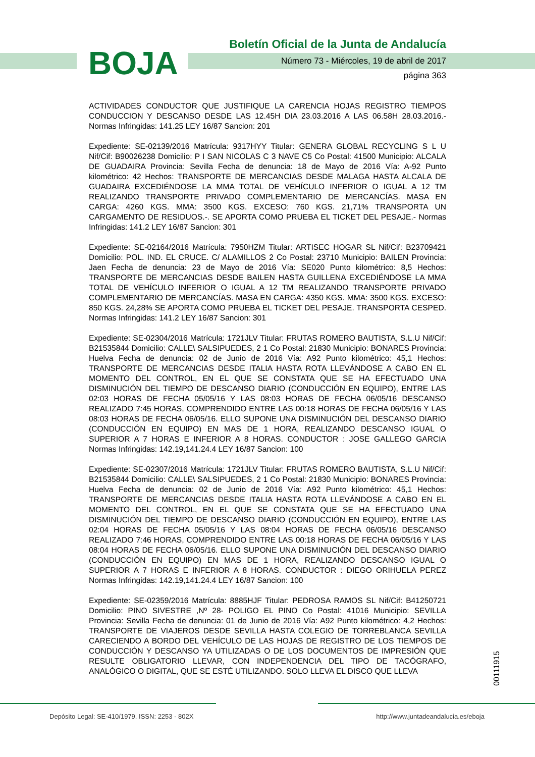BOJA
Boletín Oficial de la Junta de Andalucía
Número 73 - Miércoles, 19 de abril de 2017
página 363
ACTIVIDADES CONDUCTOR QUE JUSTIFIQUE LA CARENCIA HOJAS REGISTRO TIEMPOS CONDUCCION Y DESCANSO DESDE LAS 12.45H DIA 23.03.2016 A LAS 06.58H 28.03.2016.- Normas Infringidas: 141.25 LEY 16/87 Sancion: 201
Expediente: SE-02139/2016 Matrícula: 9317HYY Titular: GENERA GLOBAL RECYCLING S L U Nif/Cif: B90026238 Domicilio: P I SAN NICOLAS C 3 NAVE C5 Co Postal: 41500 Municipio: ALCALA DE GUADAIRA Provincia: Sevilla Fecha de denuncia: 18 de Mayo de 2016 Vía: A-92 Punto kilométrico: 42 Hechos: TRANSPORTE DE MERCANCIAS DESDE MALAGA HASTA ALCALA DE GUADAIRA EXCEDIÉNDOSE LA MMA TOTAL DE VEHÍCULO INFERIOR O IGUAL A 12 TM REALIZANDO TRANSPORTE PRIVADO COMPLEMENTARIO DE MERCANCÍAS. MASA EN CARGA: 4260 KGS. MMA: 3500 KGS. EXCESO: 760 KGS. 21,71% TRANSPORTA UN CARGAMENTO DE RESIDUOS.-. SE APORTA COMO PRUEBA EL TICKET DEL PESAJE.- Normas Infringidas: 141.2 LEY 16/87 Sancion: 301
Expediente: SE-02164/2016 Matrícula: 7950HZM Titular: ARTISEC HOGAR SL Nif/Cif: B23709421 Domicilio: POL. IND. EL CRUCE. C/ ALAMILLOS 2 Co Postal: 23710 Municipio: BAILEN Provincia: Jaen Fecha de denuncia: 23 de Mayo de 2016 Vía: SE020 Punto kilométrico: 8,5 Hechos: TRANSPORTE DE MERCANCIAS DESDE BAILEN HASTA GUILLENA EXCEDIÉNDOSE LA MMA TOTAL DE VEHÍCULO INFERIOR O IGUAL A 12 TM REALIZANDO TRANSPORTE PRIVADO COMPLEMENTARIO DE MERCANCÍAS. MASA EN CARGA: 4350 KGS. MMA: 3500 KGS. EXCESO: 850 KGS. 24,28% SE APORTA COMO PRUEBA EL TICKET DEL PESAJE. TRANSPORTA CESPED. Normas Infringidas: 141.2 LEY 16/87 Sancion: 301
Expediente: SE-02304/2016 Matrícula: 1721JLV Titular: FRUTAS ROMERO BAUTISTA, S.L.U Nif/Cif: B21535844 Domicilio: CALLE\ SALSIPUEDES, 2 1 Co Postal: 21830 Municipio: BONARES Provincia: Huelva Fecha de denuncia: 02 de Junio de 2016 Vía: A92 Punto kilométrico: 45,1 Hechos: TRANSPORTE DE MERCANCIAS DESDE ITALIA HASTA ROTA LLEVÁNDOSE A CABO EN EL MOMENTO DEL CONTROL, EN EL QUE SE CONSTATA QUE SE HA EFECTUADO UNA DISMINUCIÓN DEL TIEMPO DE DESCANSO DIARIO (CONDUCCIÓN EN EQUIPO), ENTRE LAS 02:03 HORAS DE FECHA 05/05/16 Y LAS 08:03 HORAS DE FECHA 06/05/16 DESCANSO REALIZADO 7:45 HORAS, COMPRENDIDO ENTRE LAS 00:18 HORAS DE FECHA 06/05/16 Y LAS 08:03 HORAS DE FECHA 06/05/16. ELLO SUPONE UNA DISMINUCIÓN DEL DESCANSO DIARIO (CONDUCCIÓN EN EQUIPO) EN MAS DE 1 HORA, REALIZANDO DESCANSO IGUAL O SUPERIOR A 7 HORAS E INFERIOR A 8 HORAS. CONDUCTOR : JOSE GALLEGO GARCIA Normas Infringidas: 142.19,141.24.4 LEY 16/87 Sancion: 100
Expediente: SE-02307/2016 Matrícula: 1721JLV Titular: FRUTAS ROMERO BAUTISTA, S.L.U Nif/Cif: B21535844 Domicilio: CALLE\ SALSIPUEDES, 2 1 Co Postal: 21830 Municipio: BONARES Provincia: Huelva Fecha de denuncia: 02 de Junio de 2016 Vía: A92 Punto kilométrico: 45,1 Hechos: TRANSPORTE DE MERCANCIAS DESDE ITALIA HASTA ROTA LLEVÁNDOSE A CABO EN EL MOMENTO DEL CONTROL, EN EL QUE SE CONSTATA QUE SE HA EFECTUADO UNA DISMINUCIÓN DEL TIEMPO DE DESCANSO DIARIO (CONDUCCIÓN EN EQUIPO), ENTRE LAS 02:04 HORAS DE FECHA 05/05/16 Y LAS 08:04 HORAS DE FECHA 06/05/16 DESCANSO REALIZADO 7:46 HORAS, COMPRENDIDO ENTRE LAS 00:18 HORAS DE FECHA 06/05/16 Y LAS 08:04 HORAS DE FECHA 06/05/16. ELLO SUPONE UNA DISMINUCIÓN DEL DESCANSO DIARIO (CONDUCCIÓN EN EQUIPO) EN MAS DE 1 HORA, REALIZANDO DESCANSO IGUAL O SUPERIOR A 7 HORAS E INFERIOR A 8 HORAS. CONDUCTOR : DIEGO ORIHUELA PEREZ Normas Infringidas: 142.19,141.24.4 LEY 16/87 Sancion: 100
Expediente: SE-02359/2016 Matrícula: 8885HJF Titular: PEDROSA RAMOS SL Nif/Cif: B41250721 Domicilio: PINO SIVESTRE ,Nº 28- POLIGO EL PINO Co Postal: 41016 Municipio: SEVILLA Provincia: Sevilla Fecha de denuncia: 01 de Junio de 2016 Vía: A92 Punto kilométrico: 4,2 Hechos: TRANSPORTE DE VIAJEROS DESDE SEVILLA HASTA COLEGIO DE TORREBLANCA SEVILLA CARECIENDO A BORDO DEL VEHÍCULO DE LAS HOJAS DE REGISTRO DE LOS TIEMPOS DE CONDUCCIÓN Y DESCANSO YA UTILIZADAS O DE LOS DOCUMENTOS DE IMPRESIÓN QUE RESULTE OBLIGATORIO LLEVAR, CON INDEPENDENCIA DEL TIPO DE TACÓGRAFO, ANALÓGICO O DIGITAL, QUE SE ESTÉ UTILIZANDO. SOLO LLEVA EL DISCO QUE LLEVA
00111915
Depósito Legal: SE-410/1979. ISSN: 2253 - 802X http://www.juntadeandalucia.es/eboja